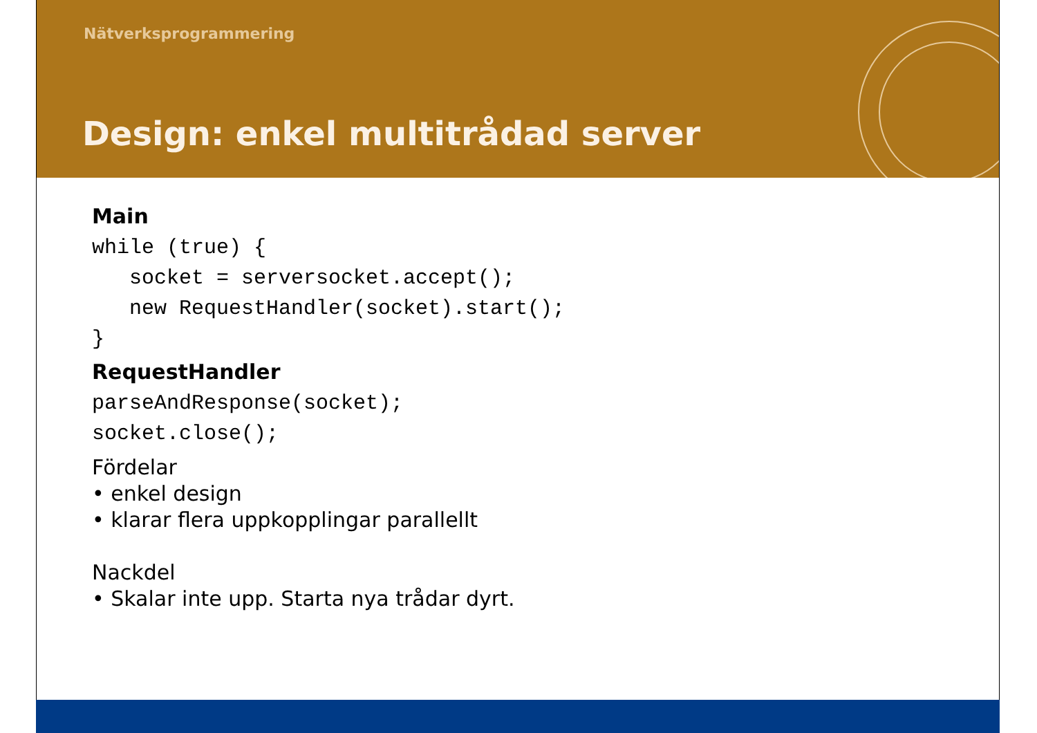Nätverksprogrammering
Design: enkel multitrådad server
Main
while (true) {
   socket = serversocket.accept();
   new RequestHandler(socket).start();
}
RequestHandler
parseAndResponse(socket);
socket.close();
Fördelar
• enkel design
• klarar flera uppkopplingar parallellt
Nackdel
• Skalar inte upp. Starta nya trådar dyrt.